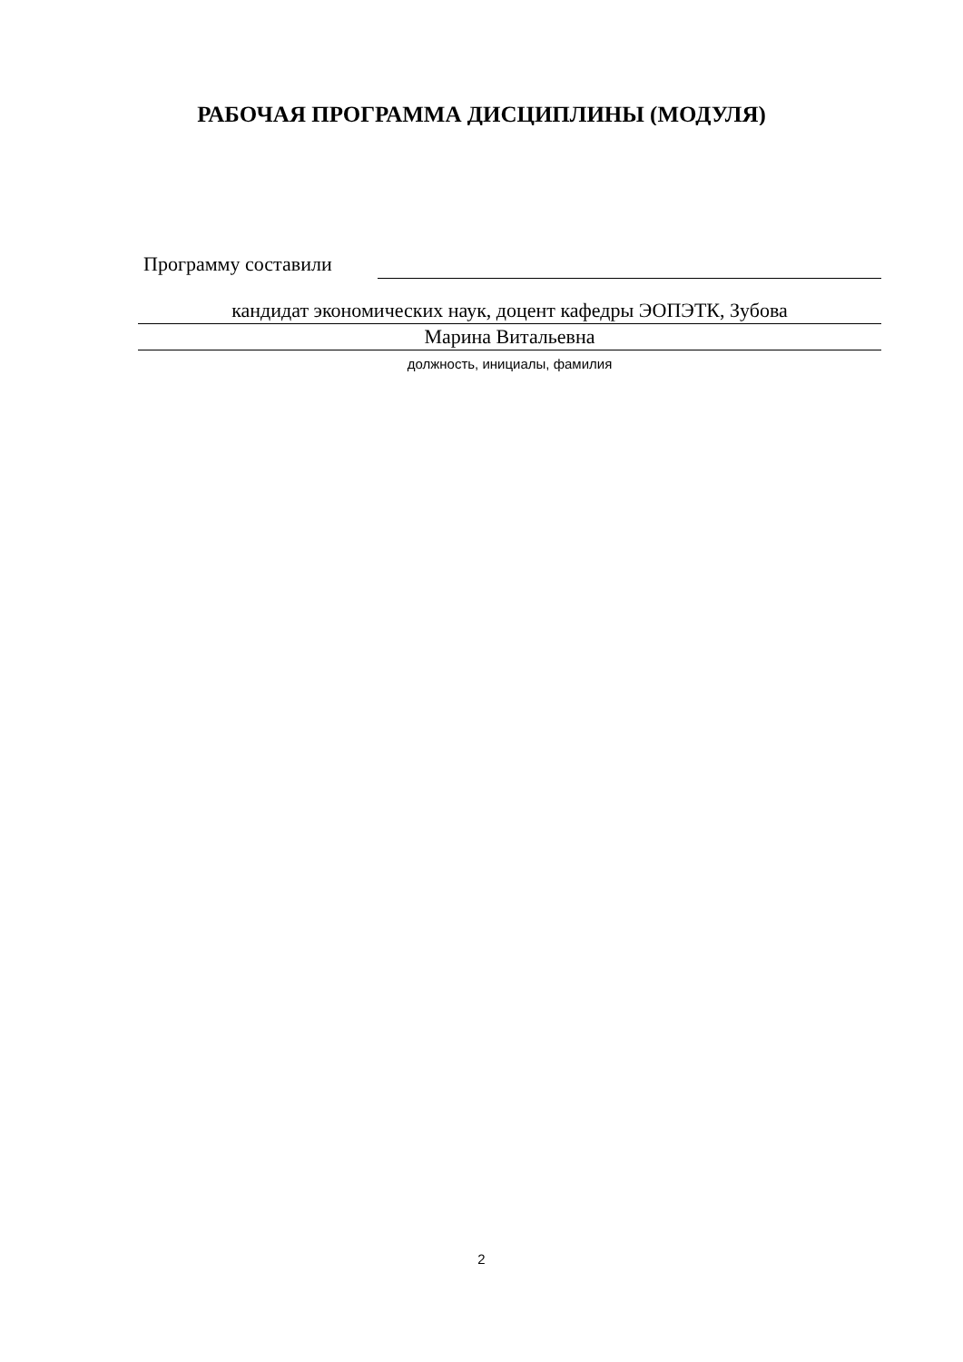РАБОЧАЯ ПРОГРАММА ДИСЦИПЛИНЫ (МОДУЛЯ)
Программу составили
кандидат экономических наук, доцент кафедры ЭОПЭТК, Зубова
Марина Витальевна
должность, инициалы, фамилия
2